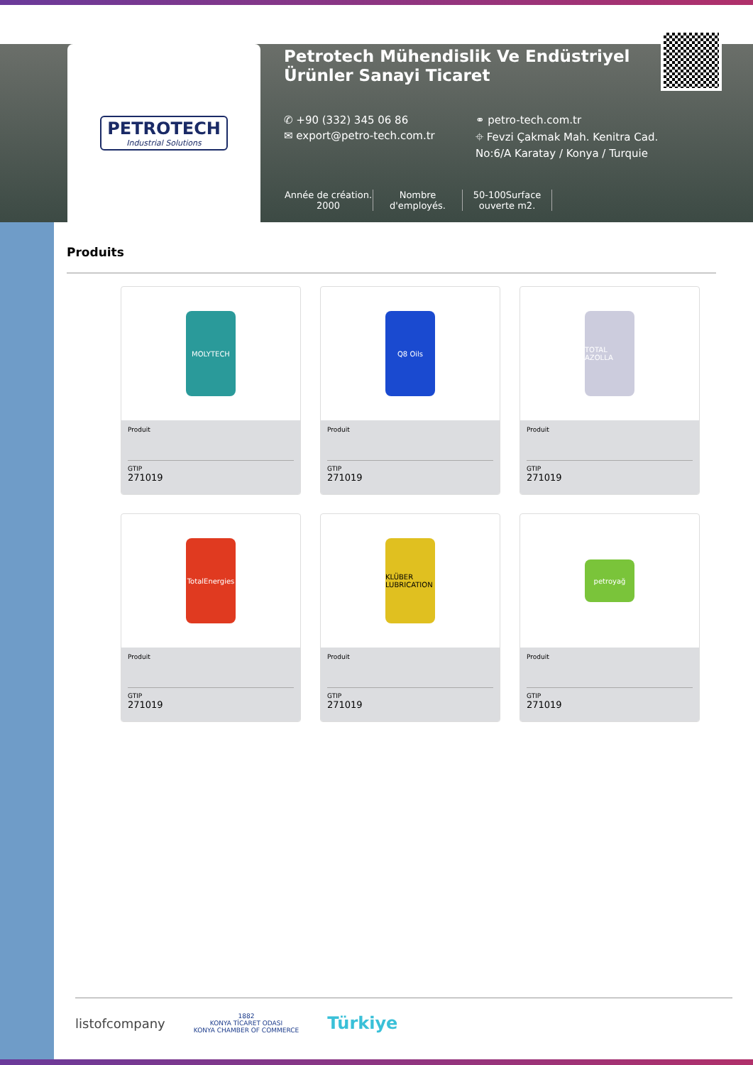PETROTECH
Industrial Solutions
Petrotech Mühendislik Ve Endüstriyel Ürünler Sanayi Ticaret
✆ +90 (332) 345 06 86 ⚭ petro-tech.com.tr
✉ export@petro-tech.com.tr ⌖ Fevzi Çakmak Mah. Kenitra Cad. No:6/A Karatay / Konya / Turquie
Année de création. 2000
Nombre d'employés.
50-100Surface ouverte m2.
Produits
MOLYTECH
Produit
GTIP
271019
Q8 Oils
Produit
GTIP
271019
TOTAL AZOLLA
Produit
GTIP
271019
TotalEnergies
Produit
GTIP
271019
KLÜBER LUBRICATION
Produit
GTIP
271019
petroyağ
Produit
GTIP
271019
listofcompany 1882
KONYA TİCARET ODASI
KONYA CHAMBER OF COMMERCE Türkiye